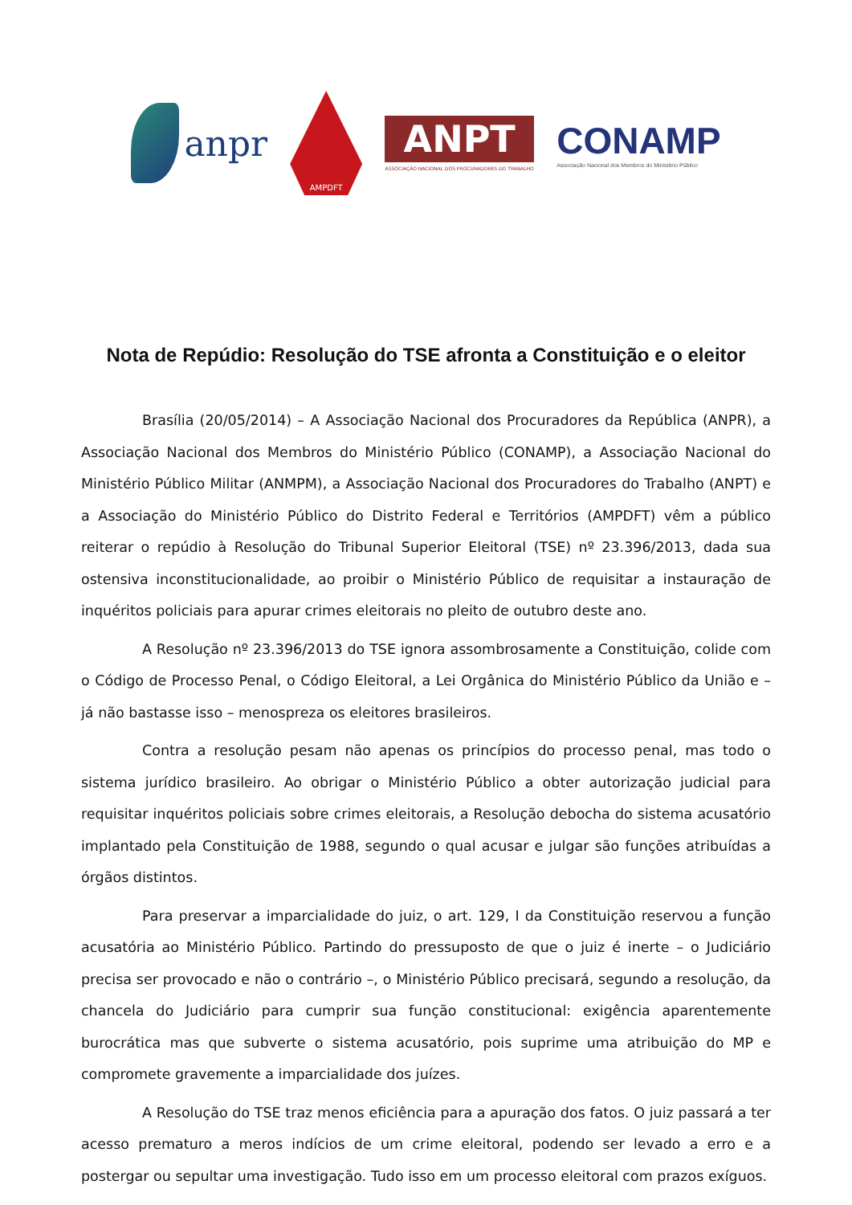anpr
AMPDFT
ANPT
ASSOCIAÇÃO NACIONAL DOS PROCURADORES DO TRABALHO
CONAMP
Associação Nacional dos Membros do Ministério Público
Nota de Repúdio: Resolução do TSE afronta a Constituição e o eleitor
Brasília (20/05/2014) – A Associação Nacional dos Procuradores da República (ANPR), a Associação Nacional dos Membros do Ministério Público (CONAMP), a Associação Nacional do Ministério Público Militar (ANMPM), a Associação Nacional dos Procuradores do Trabalho (ANPT) e a Associação do Ministério Público do Distrito Federal e Territórios (AMPDFT) vêm a público reiterar o repúdio à Resolução do Tribunal Superior Eleitoral (TSE) nº 23.396/2013, dada sua ostensiva inconstitucionalidade, ao proibir o Ministério Público de requisitar a instauração de inquéritos policiais para apurar crimes eleitorais no pleito de outubro deste ano.
A Resolução nº 23.396/2013 do TSE ignora assombrosamente a Constituição, colide com o Código de Processo Penal, o Código Eleitoral, a Lei Orgânica do Ministério Público da União e – já não bastasse isso – menospreza os eleitores brasileiros.
Contra a resolução pesam não apenas os princípios do processo penal, mas todo o sistema jurídico brasileiro. Ao obrigar o Ministério Público a obter autorização judicial para requisitar inquéritos policiais sobre crimes eleitorais, a Resolução debocha do sistema acusatório implantado pela Constituição de 1988, segundo o qual acusar e julgar são funções atribuídas a órgãos distintos.
Para preservar a imparcialidade do juiz, o art. 129, I da Constituição reservou a função acusatória ao Ministério Público. Partindo do pressuposto de que o juiz é inerte – o Judiciário precisa ser provocado e não o contrário –, o Ministério Público precisará, segundo a resolução, da chancela do Judiciário para cumprir sua função constitucional: exigência aparentemente burocrática mas que subverte o sistema acusatório, pois suprime uma atribuição do MP e compromete gravemente a imparcialidade dos juízes.
A Resolução do TSE traz menos eficiência para a apuração dos fatos. O juiz passará a ter acesso prematuro a meros indícios de um crime eleitoral, podendo ser levado a erro e a postergar ou sepultar uma investigação. Tudo isso em um processo eleitoral com prazos exíguos.